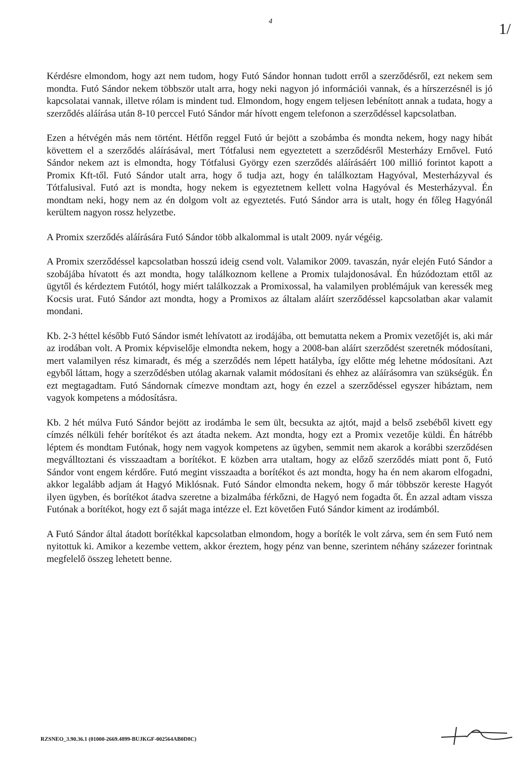4
1/
Kérdésre elmondom, hogy azt nem tudom, hogy Futó Sándor honnan tudott erről a szerződésről, ezt nekem sem mondta. Futó Sándor nekem többször utalt arra, hogy neki nagyon jó információi vannak, és a hírszerzésnél is jó kapcsolatai vannak, illetve rólam is mindent tud. Elmondom, hogy engem teljesen lebénított annak a tudata, hogy a szerződés aláírása után 8-10 perccel Futó Sándor már hívott engem telefonon a szerződéssel kapcsolatban.
Ezen a hétvégén más nem történt. Hétfőn reggel Futó úr bejött a szobámba és mondta nekem, hogy nagy hibát követtem el a szerződés aláírásával, mert Tótfalusi nem egyeztetett a szerződésről Mesterházy Ernővel. Futó Sándor nekem azt is elmondta, hogy Tótfalusi György ezen szerződés aláírásáért 100 millió forintot kapott a Promix Kft-től. Futó Sándor utalt arra, hogy ő tudja azt, hogy én találkoztam Hagyóval, Mesterházyval és Tótfalusival. Futó azt is mondta, hogy nekem is egyeztetnem kellett volna Hagyóval és Mesterházyval. Én mondtam neki, hogy nem az én dolgom volt az egyeztetés. Futó Sándor arra is utalt, hogy én főleg Hagyónál kerültem nagyon rossz helyzetbe.
A Promix szerződés aláírására Futó Sándor több alkalommal is utalt 2009. nyár végéig.
A Promix szerződéssel kapcsolatban hosszú ideig csend volt. Valamikor 2009. tavaszán, nyár elején Futó Sándor a szobájába hívatott és azt mondta, hogy találkoznom kellene a Promix tulajdonosával. Én húzódoztam ettől az ügytől és kérdeztem Futótól, hogy miért találkozzak a Promixossal, ha valamilyen problémájuk van keressék meg Kocsis urat. Futó Sándor azt mondta, hogy a Promixos az általam aláírt szerződéssel kapcsolatban akar valamit mondani.
Kb. 2-3 héttel később Futó Sándor ismét lehívatott az irodájába, ott bemutatta nekem a Promix vezetőjét is, aki már az irodában volt. A Promix képviselője elmondta nekem, hogy a 2008-ban aláírt szerződést szeretnék módosítani, mert valamilyen rész kimaradt, és még a szerződés nem lépett hatályba, így előtte még lehetne módosítani. Azt egyből láttam, hogy a szerződésben utólag akarnak valamit módosítani és ehhez az aláírásomra van szükségük. Én ezt megtagadtam. Futó Sándornak címezve mondtam azt, hogy én ezzel a szerződéssel egyszer hibáztam, nem vagyok kompetens a módosításra.
Kb. 2 hét múlva Futó Sándor bejött az irodámba le sem ült, becsukta az ajtót, majd a belső zsebéből kivett egy címzés nélküli fehér borítékot és azt átadta nekem. Azt mondta, hogy ezt a Promix vezetője küldi. Én hátrébb léptem és mondtam Futónak, hogy nem vagyok kompetens az ügyben, semmit nem akarok a korábbi szerződésen megválltoztani és visszaadtam a borítékot. E közben arra utaltam, hogy az előző szerződés miatt pont ő, Futó Sándor vont engem kérdőre. Futó megint visszaadta a borítékot és azt mondta, hogy ha én nem akarom elfogadni, akkor legalább adjam át Hagyó Miklósnak. Futó Sándor elmondta nekem, hogy ő már többször kereste Hagyót ilyen ügyben, és borítékot átadva szeretne a bizalmába férkőzni, de Hagyó nem fogadta őt. Én azzal adtam vissza Futónak a borítékot, hogy ezt ő saját maga intézze el. Ezt követően Futó Sándor kiment az irodámból.
A Futó Sándor által átadott borítékkal kapcsolatban elmondom, hogy a boríték le volt zárva, sem én sem Futó nem nyitottuk ki. Amikor a kezembe vettem, akkor éreztem, hogy pénz van benne, szerintem néhány százezer forintnak megfelelő összeg lehetett benne.
RZSNEO_3.90.36.1 (01000-2669.4899-BUJKGF-002564AB0D8C)